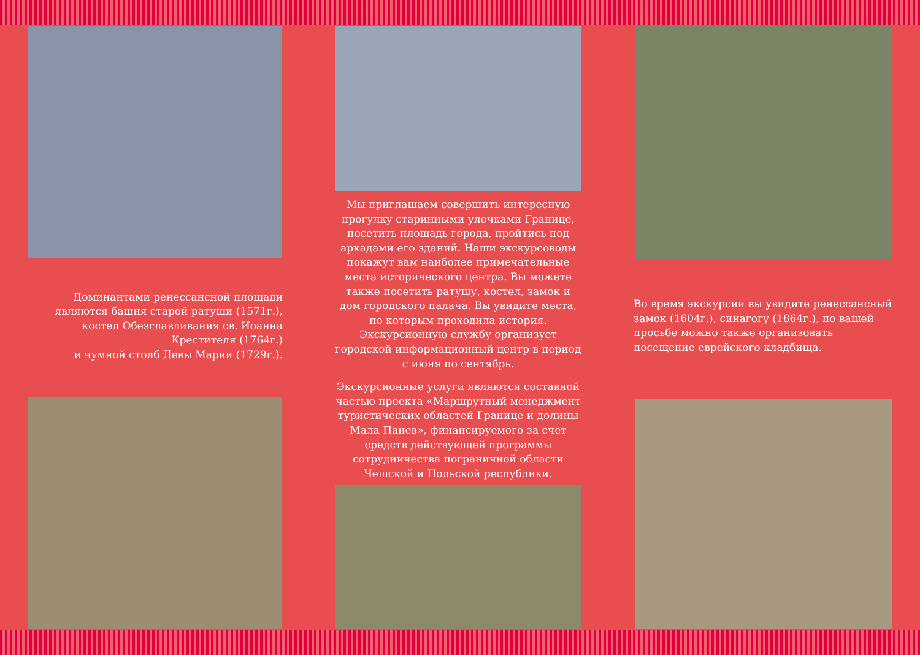Доминантами ренессансной площади являются башня старой ратуши (1571г.), костел Обезглавливания св. Иоанна Крестителя (1764г.)
и чумной столб Девы Марии (1729г.).
Мы приглашаем совершить интересную прогулку старинными улочками Границе, посетить площадь города, пройтись под аркадами его зданий. Наши экскурсоводы покажут вам наиболее примечательные места исторического центра. Вы можете также посетить ратушу, костел, замок и дом городского палача. Вы увидите места, по которым проходила история. Экскурсионную службу организует городской информационный центр в период с июня по сентябрь.
Экскурсионные услуги являются составной частью проекта «Маршрутный менеджмент туристических областей Границе и долины Мала Панев», финансируемого за счет средств действующей программы сотрудничества пограничной области Чешской и Польской республики.
Во время экскурсии вы увидите ренессансный замок (1604г.), синагогу (1864г.), по вашей просьбе можно также организовать посещение еврейского кладбища.